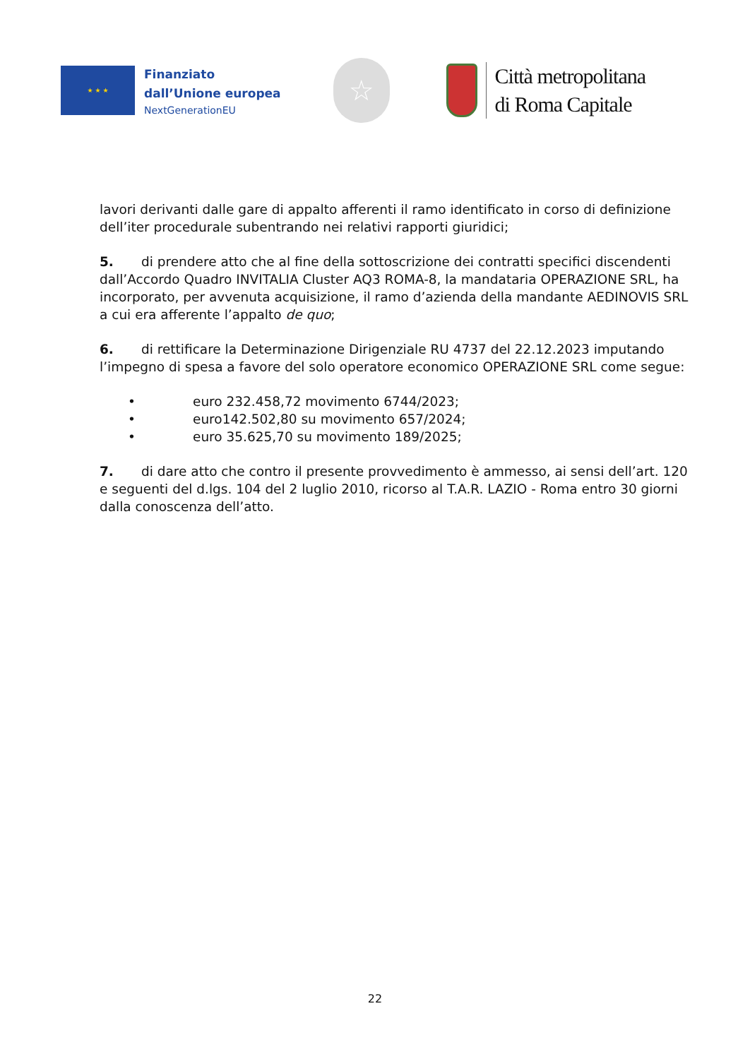★ ★ ★
Finanziato
dall’Unione europea
NextGenerationEU
☆
Città metropolitana
di Roma Capitale
lavori derivanti dalle gare di appalto afferenti il ramo identificato in corso di definizione dell’iter procedurale subentrando nei relativi rapporti giuridici;
5. di prendere atto che al fine della sottoscrizione dei contratti specifici discendenti dall’Accordo Quadro INVITALIA Cluster AQ3 ROMA-8, la mandataria OPERAZIONE SRL, ha incorporato, per avvenuta acquisizione, il ramo d’azienda della mandante AEDINOVIS SRL a cui era afferente l’appalto de quo;
6. di rettificare la Determinazione Dirigenziale RU 4737 del 22.12.2023 imputando l’impegno di spesa a favore del solo operatore economico OPERAZIONE SRL come segue:
• euro 232.458,72 movimento 6744/2023;
• euro142.502,80 su movimento 657/2024;
• euro 35.625,70 su movimento 189/2025;
7. di dare atto che contro il presente provvedimento è ammesso, ai sensi dell’art. 120 e seguenti del d.lgs. 104 del 2 luglio 2010, ricorso al T.A.R. LAZIO - Roma entro 30 giorni dalla conoscenza dell’atto.
22